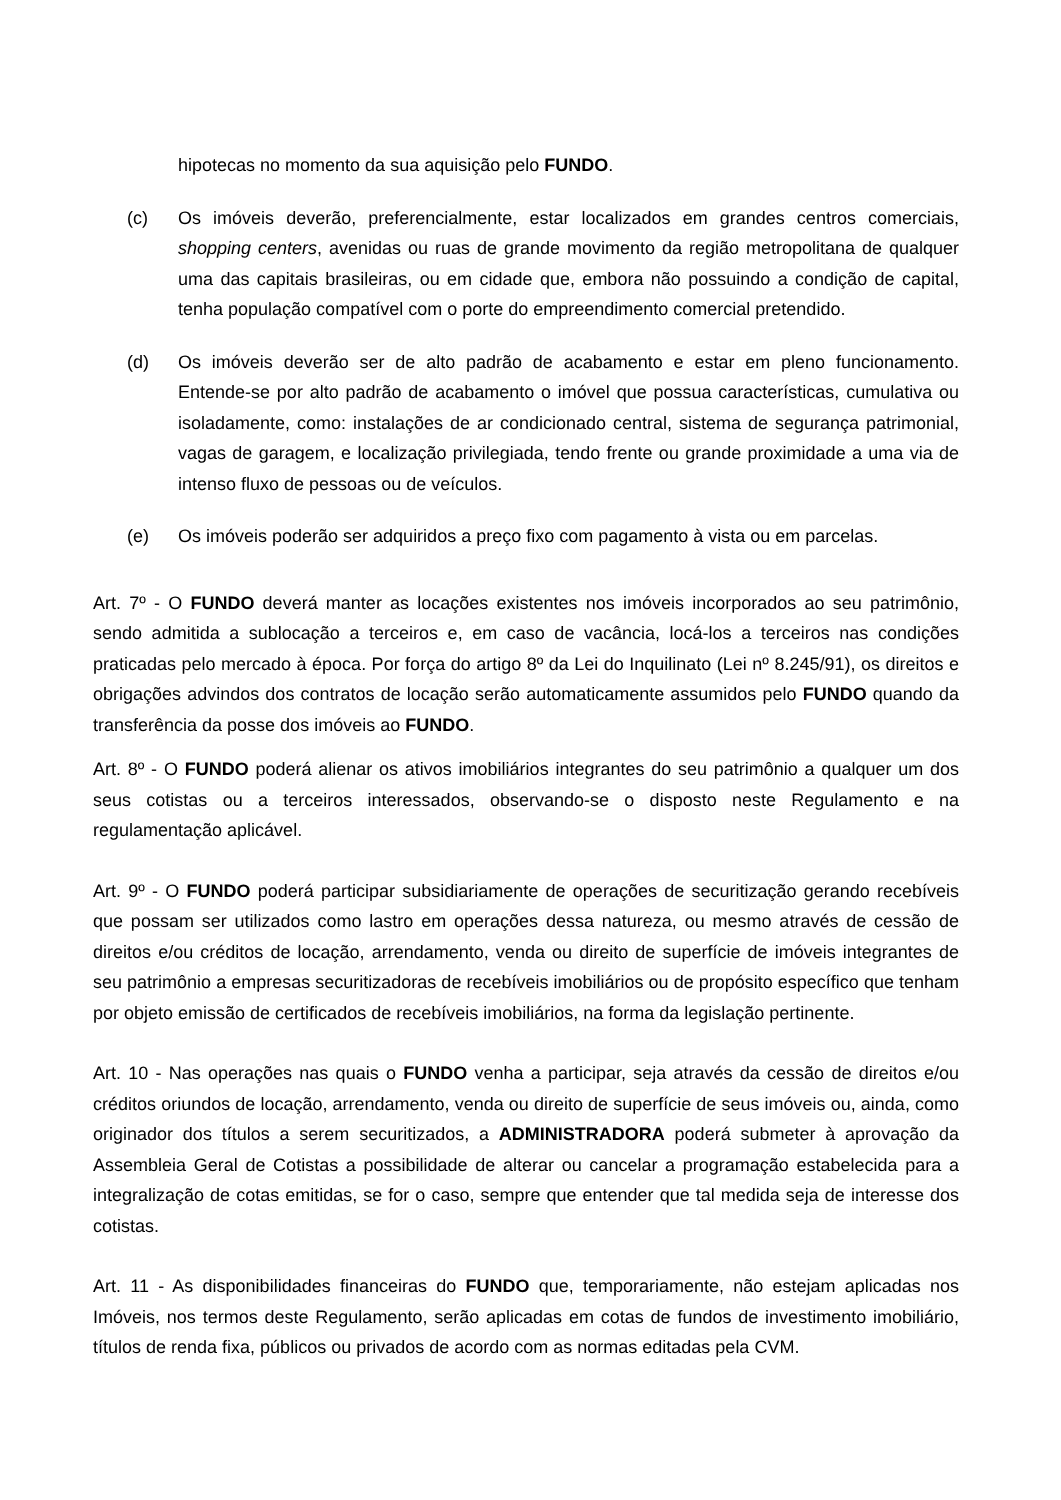hipotecas no momento da sua aquisição pelo FUNDO.
(c) Os imóveis deverão, preferencialmente, estar localizados em grandes centros comerciais, shopping centers, avenidas ou ruas de grande movimento da região metropolitana de qualquer uma das capitais brasileiras, ou em cidade que, embora não possuindo a condição de capital, tenha população compatível com o porte do empreendimento comercial pretendido.
(d) Os imóveis deverão ser de alto padrão de acabamento e estar em pleno funcionamento. Entende-se por alto padrão de acabamento o imóvel que possua características, cumulativa ou isoladamente, como: instalações de ar condicionado central, sistema de segurança patrimonial, vagas de garagem, e localização privilegiada, tendo frente ou grande proximidade a uma via de intenso fluxo de pessoas ou de veículos.
(e) Os imóveis poderão ser adquiridos a preço fixo com pagamento à vista ou em parcelas.
Art. 7º - O FUNDO deverá manter as locações existentes nos imóveis incorporados ao seu patrimônio, sendo admitida a sublocação a terceiros e, em caso de vacância, locá-los a terceiros nas condições praticadas pelo mercado à época. Por força do artigo 8º da Lei do Inquilinato (Lei nº 8.245/91), os direitos e obrigações advindos dos contratos de locação serão automaticamente assumidos pelo FUNDO quando da transferência da posse dos imóveis ao FUNDO.
Art. 8º - O FUNDO poderá alienar os ativos imobiliários integrantes do seu patrimônio a qualquer um dos seus cotistas ou a terceiros interessados, observando-se o disposto neste Regulamento e na regulamentação aplicável.
Art. 9º - O FUNDO poderá participar subsidiariamente de operações de securitização gerando recebíveis que possam ser utilizados como lastro em operações dessa natureza, ou mesmo através de cessão de direitos e/ou créditos de locação, arrendamento, venda ou direito de superfície de imóveis integrantes de seu patrimônio a empresas securitizadoras de recebíveis imobiliários ou de propósito específico que tenham por objeto emissão de certificados de recebíveis imobiliários, na forma da legislação pertinente.
Art. 10 - Nas operações nas quais o FUNDO venha a participar, seja através da cessão de direitos e/ou créditos oriundos de locação, arrendamento, venda ou direito de superfície de seus imóveis ou, ainda, como originador dos títulos a serem securitizados, a ADMINISTRADORA poderá submeter à aprovação da Assembleia Geral de Cotistas a possibilidade de alterar ou cancelar a programação estabelecida para a integralização de cotas emitidas, se for o caso, sempre que entender que tal medida seja de interesse dos cotistas.
Art. 11 - As disponibilidades financeiras do FUNDO que, temporariamente, não estejam aplicadas nos Imóveis, nos termos deste Regulamento, serão aplicadas em cotas de fundos de investimento imobiliário, títulos de renda fixa, públicos ou privados de acordo com as normas editadas pela CVM.